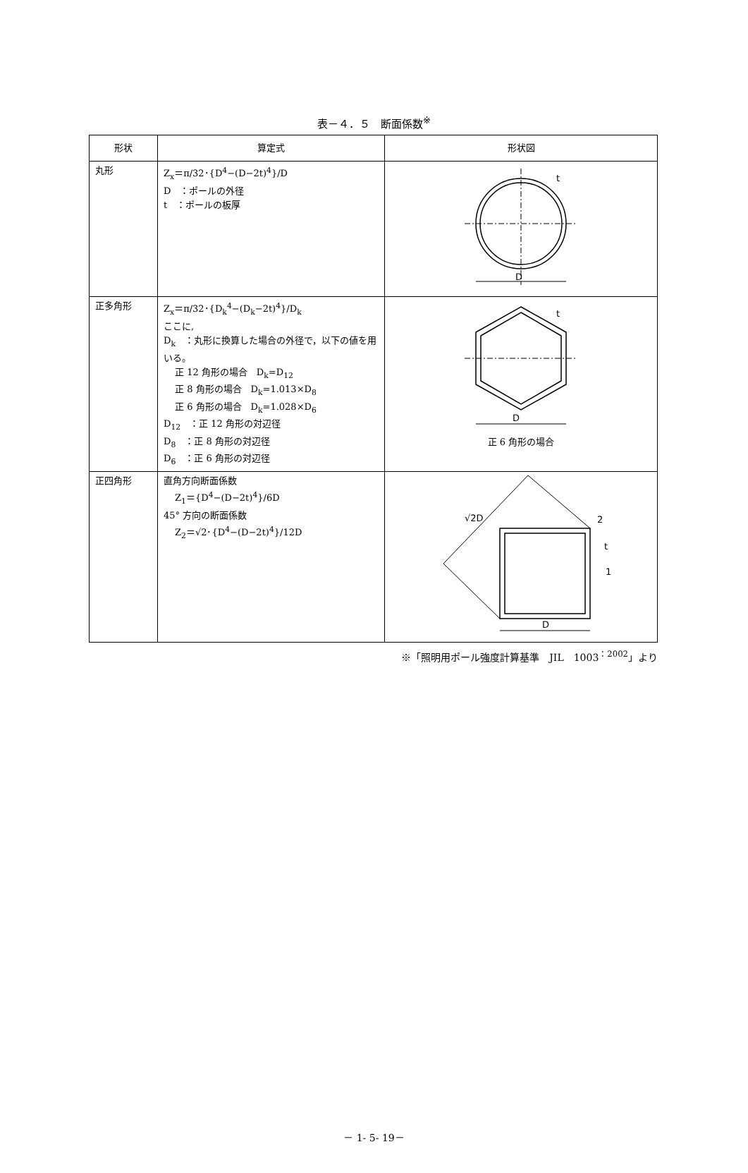表－４．５　断面係数<sup>※</sup>
| 形状 | 算定式 | 形状図 |
| --- | --- | --- |
| 丸形 | Z<sub>x</sub>＝π/32･{D<sup>4</sup>−(D−2t)<sup>4</sup>}/D D ：ポールの外径 t ：ポールの板厚 | D t |
| 正多角形 | Z<sub>x</sub>＝π/32･{D<sub>k</sub><sup>4</sup>−(D<sub>k</sub>−2t)<sup>4</sup>}/D<sub>k</sub> ここに, D<sub>k</sub> ：丸形に換算した場合の外径で，以下の値を用いる。 正 12 角形の場合 D<sub>k</sub>=D<sub>12</sub> 正 8 角形の場合 D<sub>k</sub>=1.013×D<sub>8</sub> 正 6 角形の場合 D<sub>k</sub>=1.028×D<sub>6</sub> D<sub>12</sub> ：正 12 角形の対辺径 D<sub>8</sub> ：正 8 角形の対辺径 D<sub>6</sub> ：正 6 角形の対辺径 | D t 正 6 角形の場合 |
| 正四角形 | 直角方向断面係数 Z<sub>1</sub>＝{D<sup>4</sup>−(D−2t)<sup>4</sup>}/6D 45° 方向の断面係数 Z<sub>2</sub>＝√2･{D<sup>4</sup>−(D−2t)<sup>4</sup>}/12D | √2D 2 t 1 D |
※「照明用ポール強度計算基準　JIL　1003<sup>：2002</sup>」より
－ 1- 5- 19－